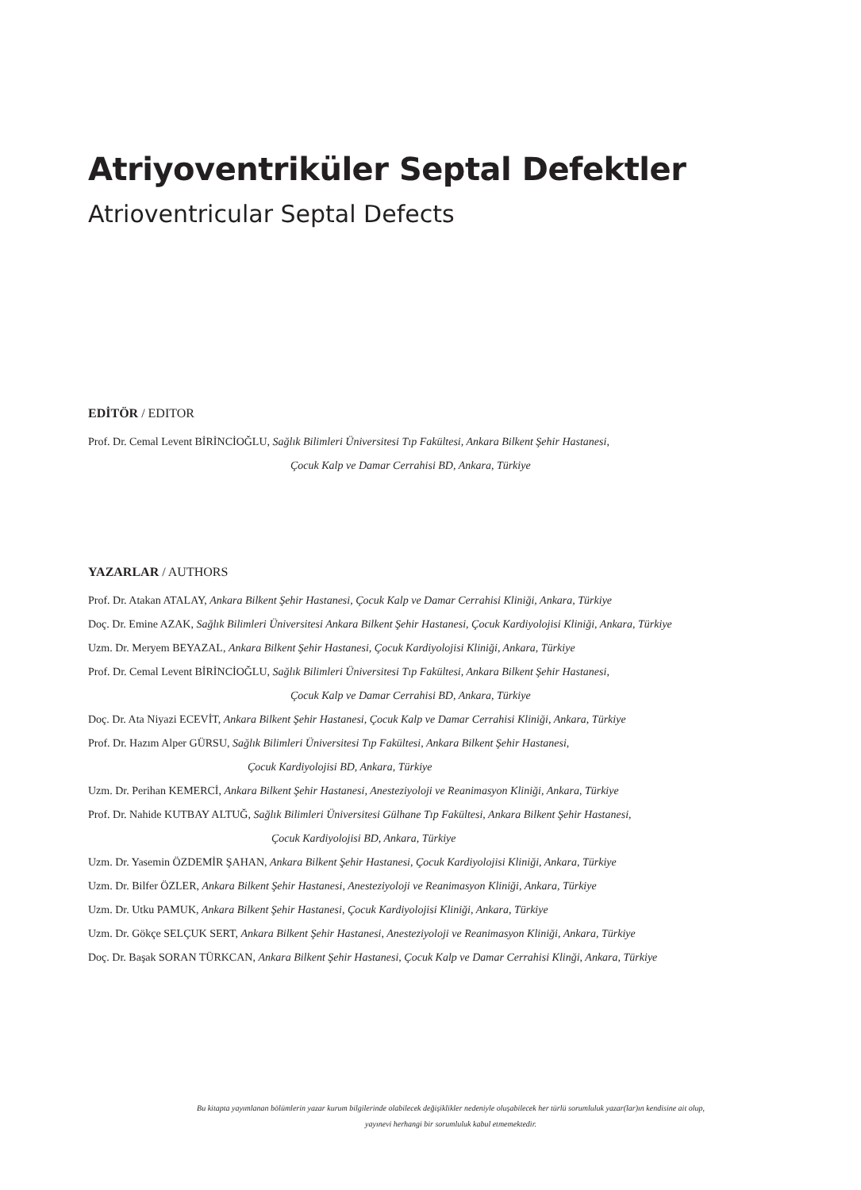Atriyoventriküler Septal Defektler
Atrioventricular Septal Defects
EDİTÖR / EDITOR
Prof. Dr. Cemal Levent BİRİNCİOĞLU, Sağlık Bilimleri Üniversitesi Tıp Fakültesi, Ankara Bilkent Şehir Hastanesi,
Çocuk Kalp ve Damar Cerrahisi BD, Ankara, Türkiye
YAZARLAR / AUTHORS
Prof. Dr. Atakan ATALAY, Ankara Bilkent Şehir Hastanesi, Çocuk Kalp ve Damar Cerrahisi Kliniği, Ankara, Türkiye
Doç. Dr. Emine AZAK, Sağlık Bilimleri Üniversitesi Ankara Bilkent Şehir Hastanesi, Çocuk Kardiyolojisi Kliniği, Ankara, Türkiye
Uzm. Dr. Meryem BEYAZAL, Ankara Bilkent Şehir Hastanesi, Çocuk Kardiyolojisi Kliniği, Ankara, Türkiye
Prof. Dr. Cemal Levent BİRİNCİOĞLU, Sağlık Bilimleri Üniversitesi Tıp Fakültesi, Ankara Bilkent Şehir Hastanesi,
Çocuk Kalp ve Damar Cerrahisi BD, Ankara, Türkiye
Doç. Dr. Ata Niyazi ECEVİT, Ankara Bilkent Şehir Hastanesi, Çocuk Kalp ve Damar Cerrahisi Kliniği, Ankara, Türkiye
Prof. Dr. Hazım Alper GÜRSU, Sağlık Bilimleri Üniversitesi Tıp Fakültesi, Ankara Bilkent Şehir Hastanesi,
Çocuk Kardiyolojisi BD, Ankara, Türkiye
Uzm. Dr. Perihan KEMERCİ, Ankara Bilkent Şehir Hastanesi, Anesteziyoloji ve Reanimasyon Kliniği, Ankara, Türkiye
Prof. Dr. Nahide KUTBAY ALTUĞ, Sağlık Bilimleri Üniversitesi Gülhane Tıp Fakültesi, Ankara Bilkent Şehir Hastanesi,
Çocuk Kardiyolojisi BD, Ankara, Türkiye
Uzm. Dr. Yasemin ÖZDEMİR ŞAHAN, Ankara Bilkent Şehir Hastanesi, Çocuk Kardiyolojisi Kliniği, Ankara, Türkiye
Uzm. Dr. Bilfer ÖZLER, Ankara Bilkent Şehir Hastanesi, Anesteziyoloji ve Reanimasyon Kliniği, Ankara, Türkiye
Uzm. Dr. Utku PAMUK, Ankara Bilkent Şehir Hastanesi, Çocuk Kardiyolojisi Kliniği, Ankara, Türkiye
Uzm. Dr. Gökçe SELÇUK SERT, Ankara Bilkent Şehir Hastanesi, Anesteziyoloji ve Reanimasyon Kliniği, Ankara, Türkiye
Doç. Dr. Başak SORAN TÜRKCAN, Ankara Bilkent Şehir Hastanesi, Çocuk Kalp ve Damar Cerrahisi Klinği, Ankara, Türkiye
Bu kitapta yayımlanan bölümlerin yazar kurum bilgilerinde olabilecek değişiklikler nedeniyle oluşabilecek her türlü sorumluluk yazar(lar)ın kendisine ait olup,
yayınevi herhangi bir sorumluluk kabul etmemektedir.